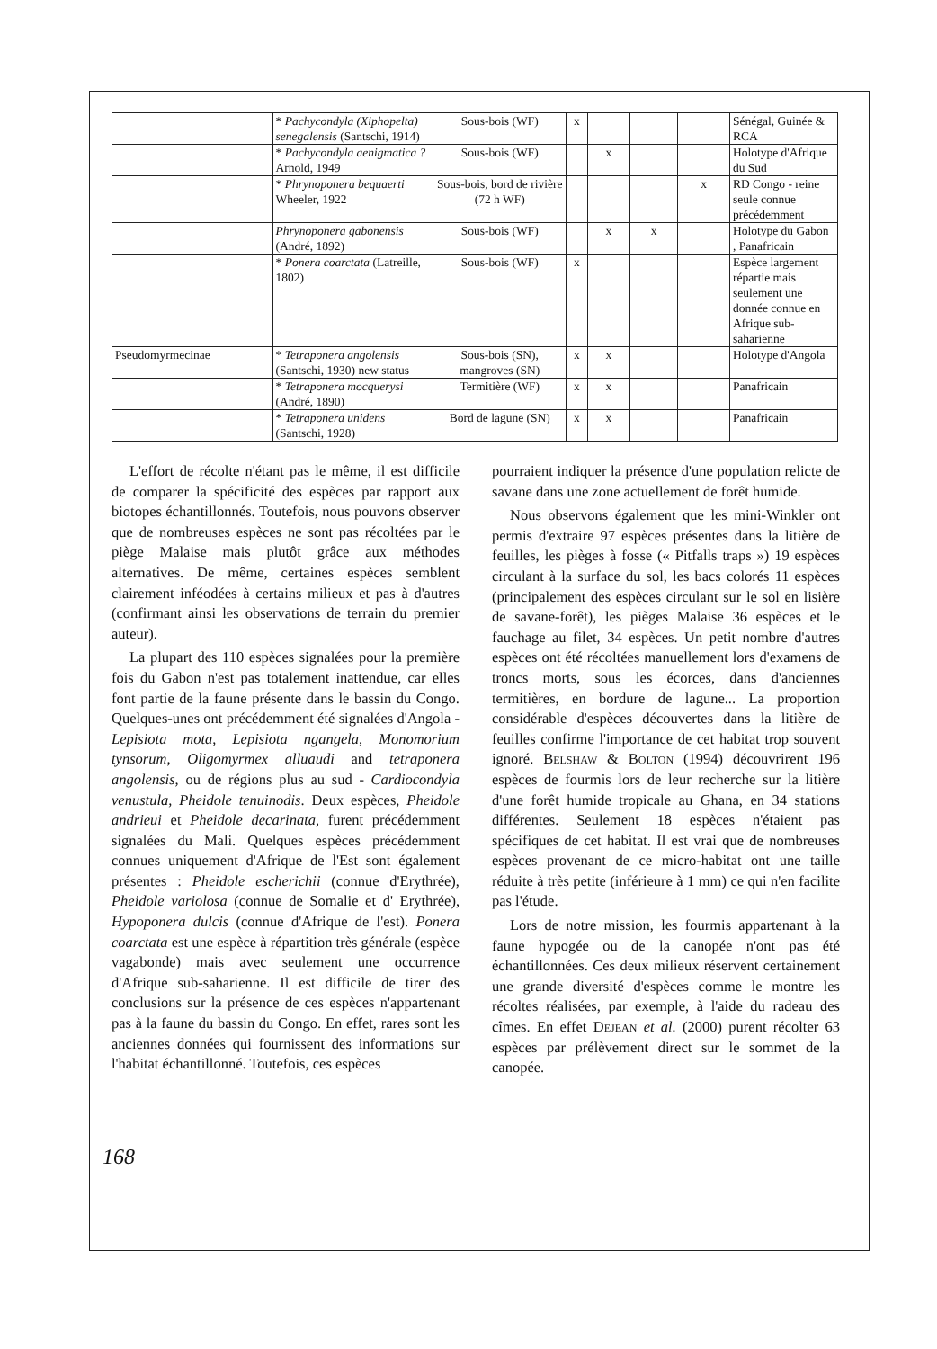| | * Pachycondyla (Xiphopelta) senegalensis (Santschi, 1914) | Sous-bois (WF) | x | | | | Sénégal, Guinée & RCA |
| | * Pachycondyla aenigmatica ? Arnold, 1949 | Sous-bois (WF) | | x | | | Holotype d'Afrique du Sud |
| | * Phrynoponera bequaerti Wheeler, 1922 | Sous-bois, bord de rivière (72 h WF) | | | | x | RD Congo - reine seule connue précédemment |
| | Phrynoponera gabonensis (André, 1892) | Sous-bois (WF) | | x | x | | Holotype du Gabon , Panafricain |
| | * Ponera coarctata (Latreille, 1802) | Sous-bois (WF) | x | | | | Espèce largement répartie mais seulement une donnée connue en Afrique sub-saharienne |
| Pseudomyrmecinae | * Tetraponera angolensis (Santschi, 1930) new status | Sous-bois (SN), mangroves (SN) | x | x | | | Holotype d'Angola |
| | * Tetraponera mocquerysi (André, 1890) | Termitière (WF) | x | x | | | Panafricain |
| | * Tetraponera unidens (Santschi, 1928) | Bord de lagune (SN) | x | x | | | Panafricain |
L'effort de récolte n'étant pas le même, il est difficile de comparer la spécificité des espèces par rapport aux biotopes échantillonnés. Toutefois, nous pouvons observer que de nombreuses espèces ne sont pas récoltées par le piège Malaise mais plutôt grâce aux méthodes alternatives. De même, certaines espèces semblent clairement inféodées à certains milieux et pas à d'autres (confirmant ainsi les observations de terrain du premier auteur).
La plupart des 110 espèces signalées pour la première fois du Gabon n'est pas totalement inattendue, car elles font partie de la faune présente dans le bassin du Congo. Quelques-unes ont précédemment été signalées d'Angola - Lepisiota mota, Lepisiota ngangela, Monomorium tynsorum, Oligomyrmex alluaudi and tetraponera angolensis, ou de régions plus au sud - Cardiocondyla venustula, Pheidole tenuinodis. Deux espèces, Pheidole andrieui et Pheidole decarinata, furent précédemment signalées du Mali. Quelques espèces précédemment connues uniquement d'Afrique de l'Est sont également présentes : Pheidole escherichii (connue d'Erythrée), Pheidole variolosa (connue de Somalie et d' Erythrée), Hypoponera dulcis (connue d'Afrique de l'est). Ponera coarctata est une espèce à répartition très générale (espèce vagabonde) mais avec seulement une occurrence d'Afrique sub-saharienne. Il est difficile de tirer des conclusions sur la présence de ces espèces n'appartenant pas à la faune du bassin du Congo. En effet, rares sont les anciennes données qui fournissent des informations sur l'habitat échantillonné. Toutefois, ces espèces
pourraient indiquer la présence d'une population relicte de savane dans une zone actuellement de forêt humide.
Nous observons également que les mini-Winkler ont permis d'extraire 97 espèces présentes dans la litière de feuilles, les pièges à fosse (« Pitfalls traps ») 19 espèces circulant à la surface du sol, les bacs colorés 11 espèces (principalement des espèces circulant sur le sol en lisière de savane-forêt), les pièges Malaise 36 espèces et le fauchage au filet, 34 espèces. Un petit nombre d'autres espèces ont été récoltées manuellement lors d'examens de troncs morts, sous les écorces, dans d'anciennes termitières, en bordure de lagune... La proportion considérable d'espèces découvertes dans la litière de feuilles confirme l'importance de cet habitat trop souvent ignoré. Belshaw & Bolton (1994) découvrirent 196 espèces de fourmis lors de leur recherche sur la litière d'une forêt humide tropicale au Ghana, en 34 stations différentes. Seulement 18 espèces n'étaient pas spécifiques de cet habitat. Il est vrai que de nombreuses espèces provenant de ce micro-habitat ont une taille réduite à très petite (inférieure à 1 mm) ce qui n'en facilite pas l'étude.
Lors de notre mission, les fourmis appartenant à la faune hypogée ou de la canopée n'ont pas été échantillonnées. Ces deux milieux réservent certainement une grande diversité d'espèces comme le montre les récoltes réalisées, par exemple, à l'aide du radeau des cîmes. En effet Dejean et al. (2000) purent récolter 63 espèces par prélèvement direct sur le sommet de la canopée.
168